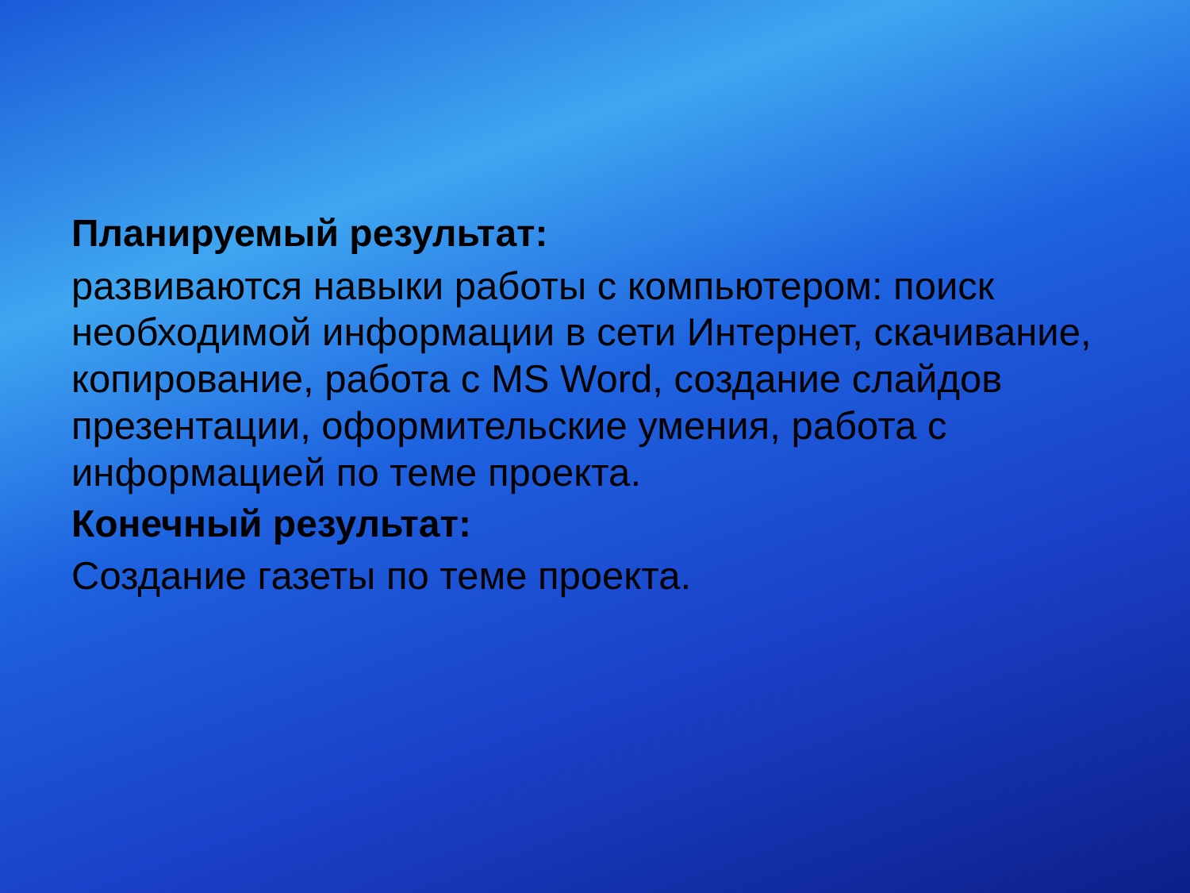Планируемый результат:
развиваются навыки работы с компьютером: поиск необходимой информации в сети Интернет, скачивание, копирование, работа с MS Word, создание слайдов презентации, оформительские умения, работа с информацией по теме проекта.
Конечный результат:
Создание газеты по теме проекта.